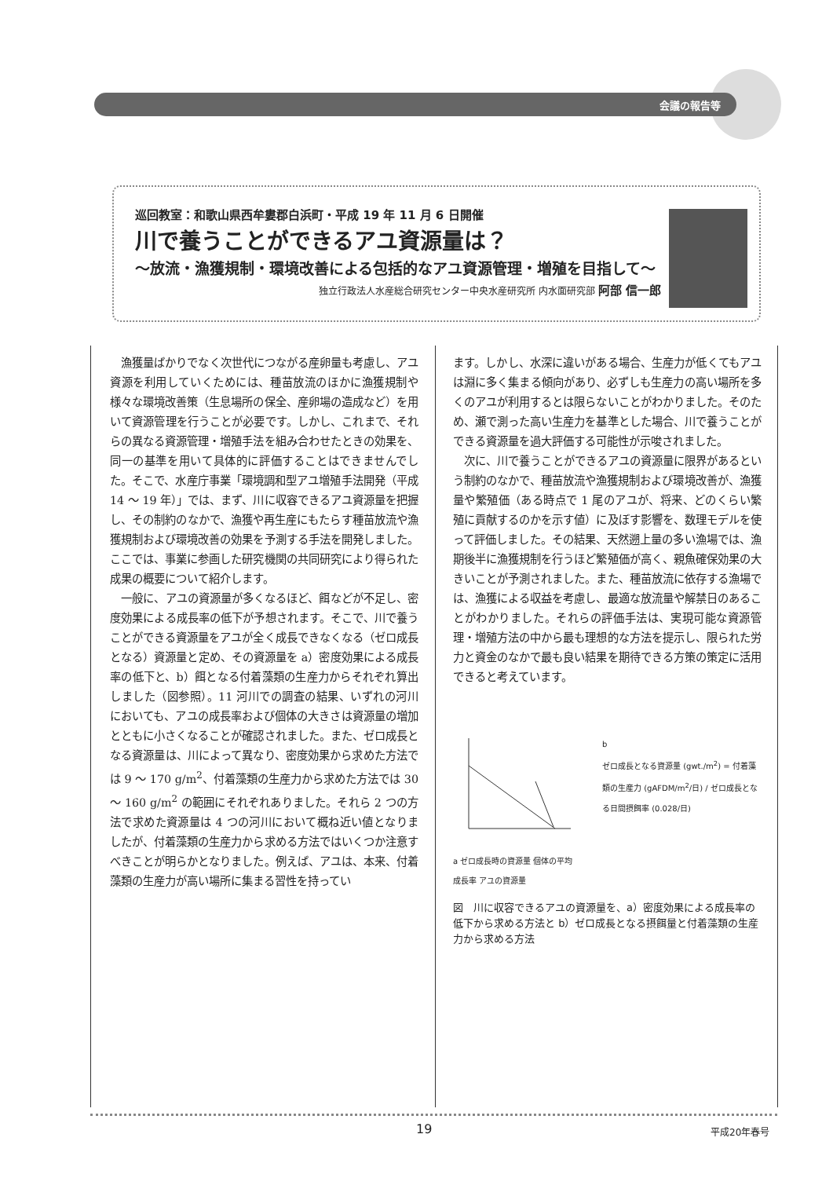会議の報告等
巡回教室：和歌山県西牟婁郡白浜町・平成 19 年 11 月 6 日開催
川で養うことができるアユ資源量は？
～放流・漁獲規制・環境改善による包括的なアユ資源管理・増殖を目指して～
独立行政法人水産総合研究センター中央水産研究所 内水面研究部 阿部 信一郎
漁獲量ばかりでなく次世代につながる産卵量も考慮し、アユ資源を利用していくためには、種苗放流のほかに漁獲規制や様々な環境改善策（生息場所の保全、産卵場の造成など）を用いて資源管理を行うことが必要です。しかし、これまで、それらの異なる資源管理・増殖手法を組み合わせたときの効果を、同一の基準を用いて具体的に評価することはできませんでした。そこで、水産庁事業「環境調和型アユ増殖手法開発（平成 14 ～ 19 年）」では、まず、川に収容できるアユ資源量を把握し、その制約のなかで、漁獲や再生産にもたらす種苗放流や漁獲規制および環境改善の効果を予測する手法を開発しました。ここでは、事業に参画した研究機関の共同研究により得られた成果の概要について紹介します。
一般に、アユの資源量が多くなるほど、餌などが不足し、密度効果による成長率の低下が予想されます。そこで、川で養うことができる資源量をアユが全く成長できなくなる（ゼロ成長となる）資源量と定め、その資源量を a）密度効果による成長率の低下と、b）餌となる付着藻類の生産力からそれぞれ算出しました（図参照）。11 河川での調査の結果、いずれの河川においても、アユの成長率および個体の大きさは資源量の増加とともに小さくなることが確認されました。また、ゼロ成長となる資源量は、川によって異なり、密度効果から求めた方法では 9 ～ 170 g/m<sup>2</sup>、付着藻類の生産力から求めた方法では 30 ～ 160 g/m<sup>2</sup> の範囲にそれぞれありました。それら 2 つの方法で求めた資源量は 4 つの河川において概ね近い値となりましたが、付着藻類の生産力から求める方法ではいくつか注意すべきことが明らかとなりました。例えば、アユは、本来、付着藻類の生産力が高い場所に集まる習性を持ってい
ます。しかし、水深に違いがある場合、生産力が低くてもアユは淵に多く集まる傾向があり、必ずしも生産力の高い場所を多くのアユが利用するとは限らないことがわかりました。そのため、瀬で測った高い生産力を基準とした場合、川で養うことができる資源量を過大評価する可能性が示唆されました。
次に、川で養うことができるアユの資源量に限界があるという制約のなかで、種苗放流や漁獲規制および環境改善が、漁獲量や繁殖価（ある時点で 1 尾のアユが、将来、どのくらい繁殖に貢献するのかを示す値）に及ぼす影響を、数理モデルを使って評価しました。その結果、天然遡上量の多い漁場では、漁期後半に漁獲規制を行うほど繁殖価が高く、親魚確保効果の大きいことが予測されました。また、種苗放流に依存する漁場では、漁獲による収益を考慮し、最適な放流量や解禁日のあることがわかりました。それらの評価手法は、実現可能な資源管理・増殖方法の中から最も理想的な方法を提示し、限られた労力と資金のなかで最も良い結果を期待できる方策の策定に活用できると考えています。
a ゼロ成長時の資源量 個体の平均成長率 アユの資源量
b
ゼロ成長となる資源量 (gwt./m<sup>2</sup>) = 付着藻類の生産力 (gAFDM/m<sup>2</sup>/日) / ゼロ成長となる日間摂餌率 (0.028/日)
図　川に収容できるアユの資源量を、a）密度効果による成長率の低下から求める方法と b）ゼロ成長となる摂餌量と付着藻類の生産力から求める方法
19 平成20年春号